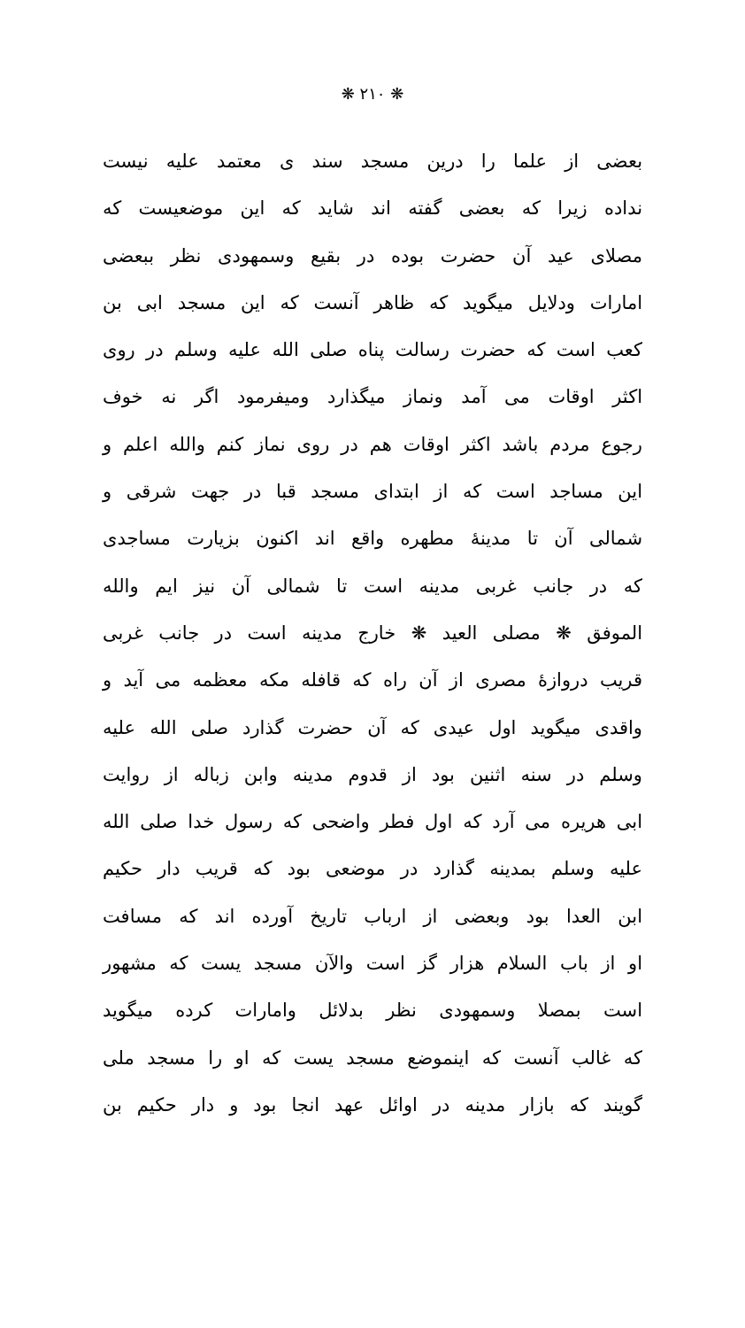❋ ٢١٠ ❋
بعضی از علما را درین مسجد سند ی معتمد علیه نیست
نداده زیرا که بعضی گفته اند شاید که این موضعیست که
مصلای عید آن حضرت بوده در بقیع وسمهودی نظر ببعضی
امارات ودلایل میگوید که ظاهر آنست که این مسجد ابی بن
کعب است که حضرت رسالت پناه صلی الله علیه وسلم در روی
اکثر اوقات می آمد ونماز میگذارد ومیفرمود اگر نه خوف
رجوع مردم باشد اکثر اوقات هم در روی نماز کنم والله اعلم و
این مساجد است که از ابتدای مسجد قبا در جهت شرقی و
شمالی آن تا مدینهٔ مطهره واقع اند اکنون بزیارت مساجدی
که در جانب غربی مدینه است تا شمالی آن نیز ایم والله
الموفق ❋ مصلی العید ❋ خارج مدینه است در جانب غربی
قریب دروازهٔ مصری از آن راه که قافله مکه معظمه می آید و
واقدی میگوید اول عیدی که آن حضرت گذارد صلی الله علیه
وسلم در سنه اثنین بود از قدوم مدینه وابن زباله از روایت
ابی هریره می آرد که اول فطر واضحی که رسول خدا صلی الله
علیه وسلم بمدینه گذارد در موضعی بود که قریب دار حکیم
ابن العدا بود وبعضی از ارباب تاریخ آورده اند که مسافت
او از باب السلام هزار گز است والآن مسجد یست که مشهور
است بمصلا وسمهودی نظر بدلائل وامارات کرده میگوید
که غالب آنست که اینموضع مسجد یست که او را مسجد ملی
گویند که بازار مدینه در اوائل عهد انجا بود و دار حکیم بن